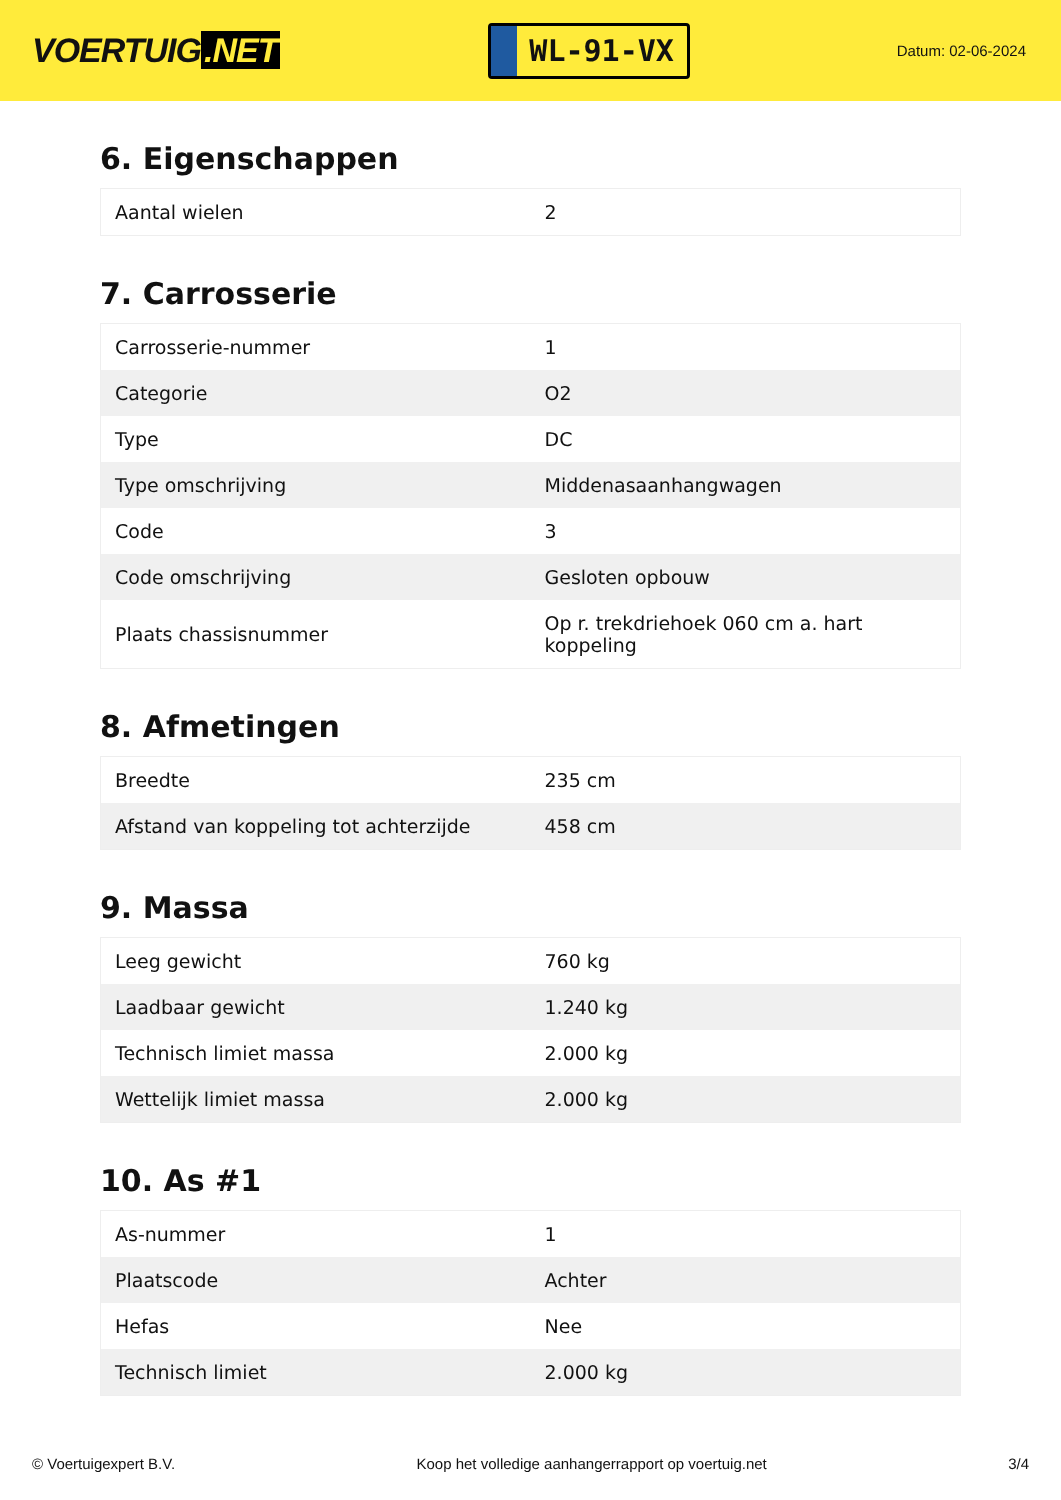VOERTUIG.NET
WL-91-VX
Datum: 02-06-2024
6. Eigenschappen
| Aantal wielen | 2 |
7. Carrosserie
| Carrosserie-nummer | 1 |
| Categorie | O2 |
| Type | DC |
| Type omschrijving | Middenasaanhangwagen |
| Code | 3 |
| Code omschrijving | Gesloten opbouw |
| Plaats chassisnummer | Op r. trekdriehoek 060 cm a. hart koppeling |
8. Afmetingen
| Breedte | 235 cm |
| Afstand van koppeling tot achterzijde | 458 cm |
9. Massa
| Leeg gewicht | 760 kg |
| Laadbaar gewicht | 1.240 kg |
| Technisch limiet massa | 2.000 kg |
| Wettelijk limiet massa | 2.000 kg |
10. As #1
| As-nummer | 1 |
| Plaatscode | Achter |
| Hefas | Nee |
| Technisch limiet | 2.000 kg |
© Voertuigexpert B.V. Koop het volledige aanhangerrapport op voertuig.net 3/4